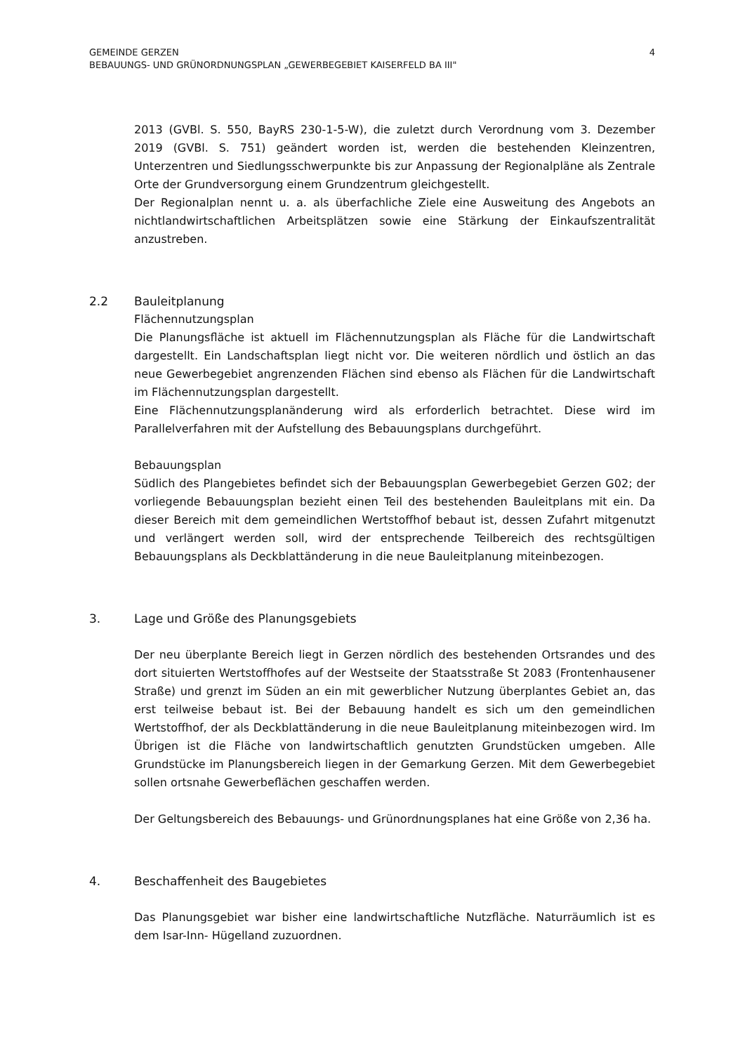GEMEINDE GERZEN
BEBAUUNGS- UND GRÜNORDNUNGSPLAN „GEWERBEGEBIET KAISERFELD BA III"
4
2013 (GVBl. S. 550, BayRS 230-1-5-W), die zuletzt durch Verordnung vom 3. Dezember 2019 (GVBl. S. 751) geändert worden ist, werden die bestehenden Kleinzentren, Unterzentren und Siedlungsschwerpunkte bis zur Anpassung der Regionalpläne als Zentrale Orte der Grundversorgung einem Grundzentrum gleichgestellt.
Der Regionalplan nennt u. a. als überfachliche Ziele eine Ausweitung des Angebots an nichtlandwirtschaftlichen Arbeitsplätzen sowie eine Stärkung der Einkaufszentralität anzustreben.
2.2 Bauleitplanung
Flächennutzungsplan
Die Planungsfläche ist aktuell im Flächennutzungsplan als Fläche für die Landwirtschaft dargestellt. Ein Landschaftsplan liegt nicht vor. Die weiteren nördlich und östlich an das neue Gewerbegebiet angrenzenden Flächen sind ebenso als Flächen für die Landwirtschaft im Flächennutzungsplan dargestellt.
Eine Flächennutzungsplanänderung wird als erforderlich betrachtet. Diese wird im Parallelverfahren mit der Aufstellung des Bebauungsplans durchgeführt.
Bebauungsplan
Südlich des Plangebietes befindet sich der Bebauungsplan Gewerbegebiet Gerzen G02; der vorliegende Bebauungsplan bezieht einen Teil des bestehenden Bauleitplans mit ein. Da dieser Bereich mit dem gemeindlichen Wertstoffhof bebaut ist, dessen Zufahrt mitgenutzt und verlängert werden soll, wird der entsprechende Teilbereich des rechtsgültigen Bebauungsplans als Deckblattänderung in die neue Bauleitplanung miteinbezogen.
3. Lage und Größe des Planungsgebiets
Der neu überplante Bereich liegt in Gerzen nördlich des bestehenden Ortsrandes und des dort situierten Wertstoffhofes auf der Westseite der Staatsstraße St 2083 (Frontenhausener Straße) und grenzt im Süden an ein mit gewerblicher Nutzung überplantes Gebiet an, das erst teilweise bebaut ist. Bei der Bebauung handelt es sich um den gemeindlichen Wertstoffhof, der als Deckblattänderung in die neue Bauleitplanung miteinbezogen wird. Im Übrigen ist die Fläche von landwirtschaftlich genutzten Grundstücken umgeben. Alle Grundstücke im Planungsbereich liegen in der Gemarkung Gerzen. Mit dem Gewerbegebiet sollen ortsnahe Gewerbeflächen geschaffen werden.
Der Geltungsbereich des Bebauungs- und Grünordnungsplanes hat eine Größe von 2,36 ha.
4. Beschaffenheit des Baugebietes
Das Planungsgebiet war bisher eine landwirtschaftliche Nutzfläche. Naturräumlich ist es dem Isar-Inn- Hügelland zuzuordnen.